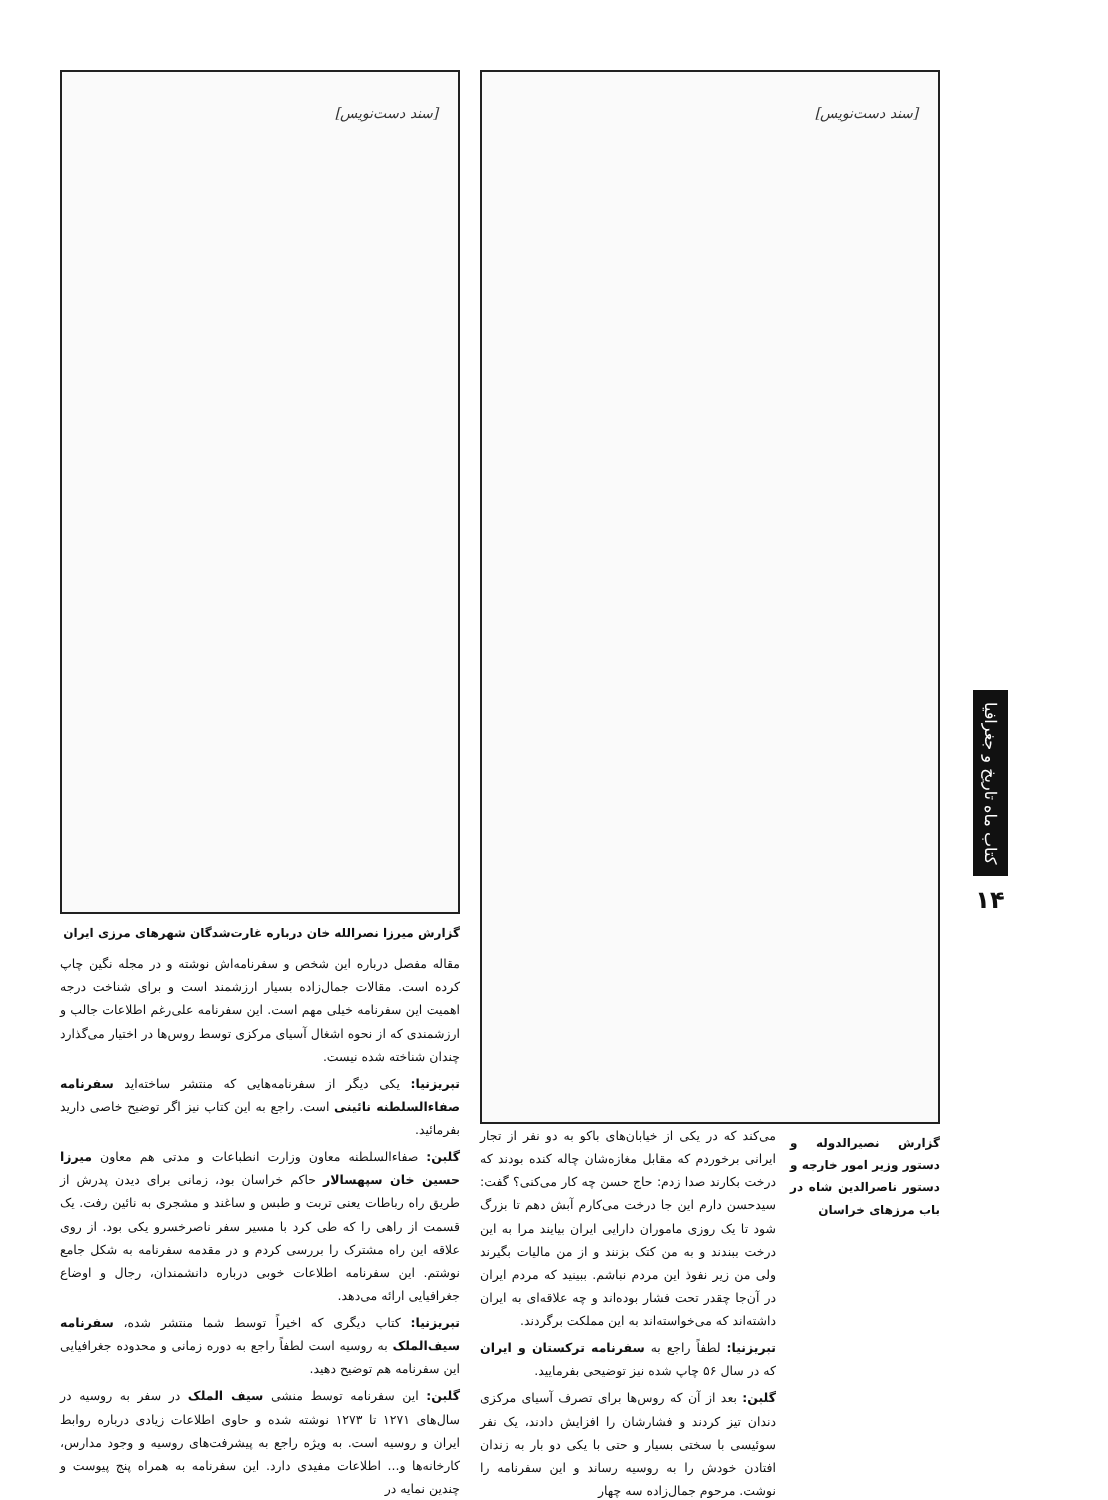کتاب ماه تاریخ و جغرافیا
۱۴
[سند دست‌نویس]
گزارش نصیرالدوله و دستور وزیر امور خارجه و دستور ناصرالدین شاه در باب مرزهای خراسان
می‌کند که در یکی از خیابان‌های باکو به دو نفر از تجار ایرانی برخوردم که مقابل مغازه‌شان چاله کنده بودند که درخت بکارند صدا زدم: حاج حسن چه کار می‌کنی؟ گفت: سیدحسن دارم این جا درخت می‌کارم آبش دهم تا بزرگ شود تا یک روزی ماموران دارایی ایران بیایند مرا به این درخت ببندند و به من کتک بزنند و از من مالیات بگیرند ولی من زیر نفوذ این مردم نباشم. ببینید که مردم ایران در آن‌جا چقدر تحت فشار بوده‌اند و چه علاقه‌ای به ایران داشته‌اند که می‌خواسته‌اند به این مملکت برگردند.
تبریزنیا: لطفاً راجع به سفرنامه ترکستان و ایران که در سال ۵۶ چاپ شده نیز توضیحی بفرمایید.
گلبن: بعد از آن که روس‌ها برای تصرف آسیای مرکزی دندان تیز کردند و فشارشان را افزایش دادند، یک نفر سوئیسی با سختی بسیار و حتی با یکی دو بار به زندان افتادن خودش را به روسیه رساند و این سفرنامه را نوشت. مرحوم جمال‌زاده سه چهار
[سند دست‌نویس]
گزارش میرزا نصرالله خان درباره غارت‌شدگان شهرهای مرزی ایران
مقاله مفصل درباره این شخص و سفرنامه‌اش نوشته و در مجله نگین چاپ کرده است. مقالات جمال‌زاده بسیار ارزشمند است و برای شناخت درجه اهمیت این سفرنامه خیلی مهم است. این سفرنامه علی‌رغم اطلاعات جالب و ارزشمندی که از نحوه اشغال آسیای مرکزی توسط روس‌ها در اختیار می‌گذارد چندان شناخته شده نیست.
تبریزنیا: یکی دیگر از سفرنامه‌هایی که منتشر ساخته‌اید سفرنامه صفاءالسلطنه نائینی است. راجع به این کتاب نیز اگر توضیح خاصی دارید بفرمائید.
گلبن: صفاءالسلطنه معاون وزارت انطباعات و مدتی هم معاون میرزا حسین خان سپهسالار حاکم خراسان بود، زمانی برای دیدن پدرش از طریق راه رباطات یعنی تربت و طبس و ساغند و مشجری به نائین رفت. یک قسمت از راهی را که طی کرد با مسیر سفر ناصرخسرو یکی بود. از روی علاقه این راه مشترک را بررسی کردم و در مقدمه سفرنامه به شکل جامع نوشتم. این سفرنامه اطلاعات خوبی درباره دانشمندان، رجال و اوضاع جغرافیایی ارائه می‌دهد.
تبریزنیا: کتاب دیگری که اخیراً توسط شما منتشر شده، سفرنامه سیف‌الملک به روسیه است لطفاً راجع به دوره زمانی و محدوده جغرافیایی این سفرنامه هم توضیح دهید.
گلبن: این سفرنامه توسط منشی سیف الملک در سفر به روسیه در سال‌های ۱۲۷۱ تا ۱۲۷۳ نوشته شده و حاوی اطلاعات زیادی درباره روابط ایران و روسیه است. به ویژه راجع به پیشرفت‌های روسیه و وجود مدارس، کارخانه‌ها و... اطلاعات مفیدی دارد. این سفرنامه به همراه پنج پیوست و چندین نمایه در